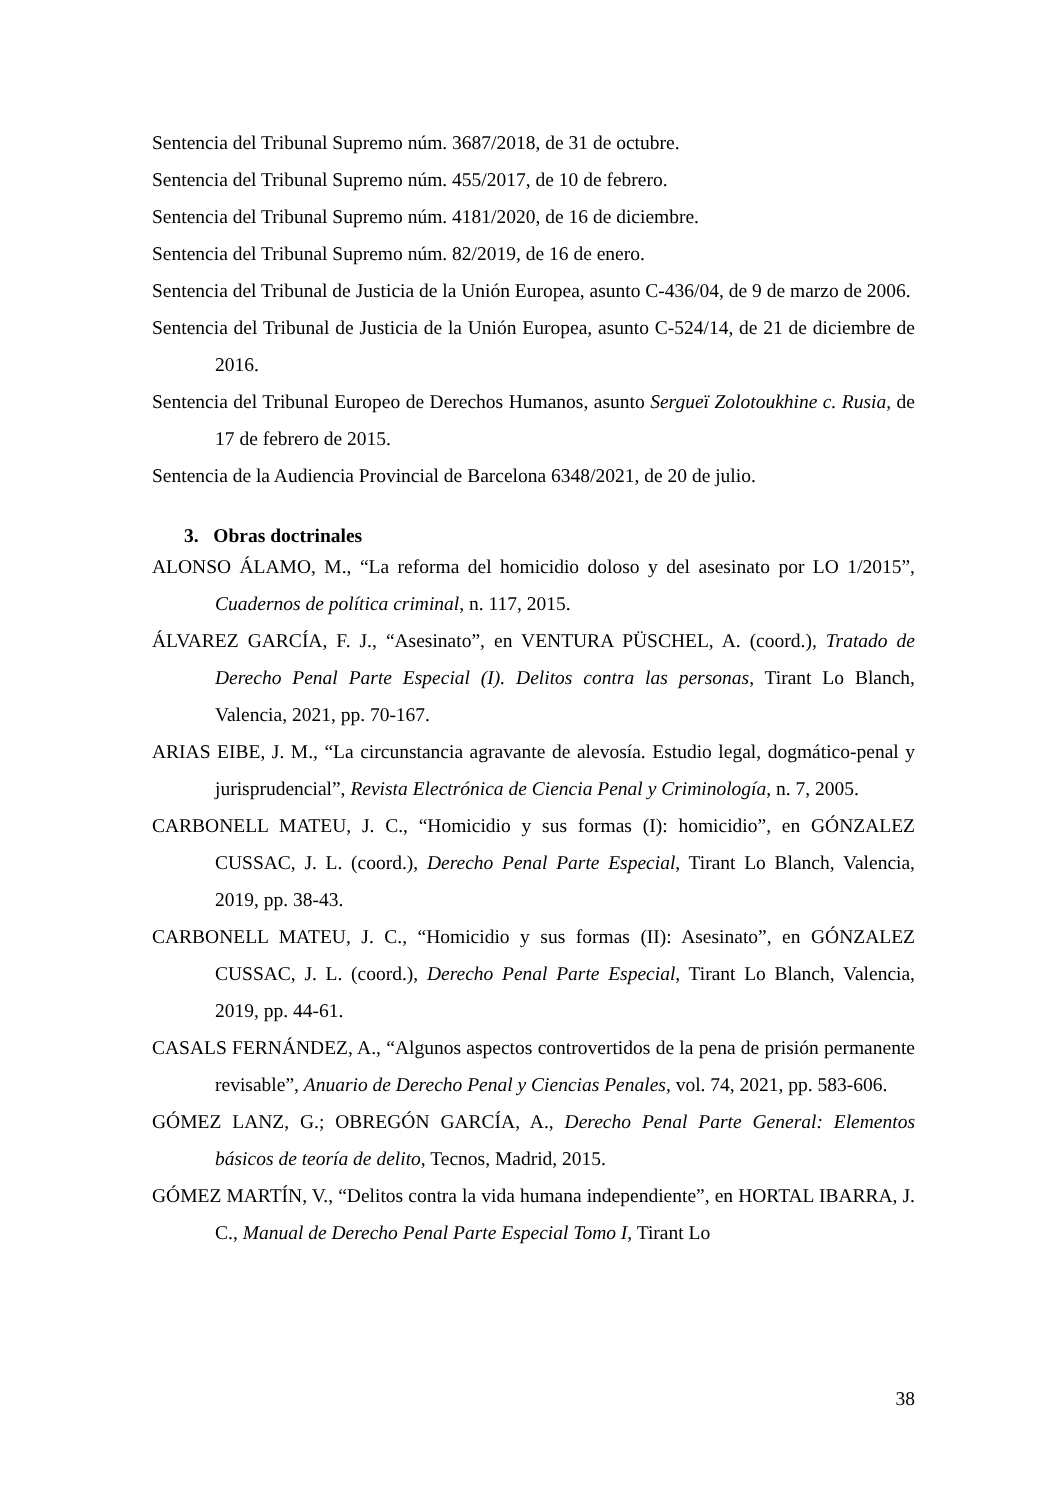Sentencia del Tribunal Supremo núm. 3687/2018, de 31 de octubre.
Sentencia del Tribunal Supremo núm. 455/2017, de 10 de febrero.
Sentencia del Tribunal Supremo núm. 4181/2020, de 16 de diciembre.
Sentencia del Tribunal Supremo núm. 82/2019, de 16 de enero.
Sentencia del Tribunal de Justicia de la Unión Europea, asunto C-436/04, de 9 de marzo de 2006.
Sentencia del Tribunal de Justicia de la Unión Europea, asunto C-524/14, de 21 de diciembre de 2016.
Sentencia del Tribunal Europeo de Derechos Humanos, asunto Sergueï Zolotoukhine c. Rusia, de 17 de febrero de 2015.
Sentencia de la Audiencia Provincial de Barcelona 6348/2021, de 20 de julio.
3. Obras doctrinales
ALONSO ÁLAMO, M., “La reforma del homicidio doloso y del asesinato por LO 1/2015”, Cuadernos de política criminal, n. 117, 2015.
ÁLVAREZ GARCÍA, F. J., “Asesinato”, en VENTURA PÜSCHEL, A. (coord.), Tratado de Derecho Penal Parte Especial (I). Delitos contra las personas, Tirant Lo Blanch, Valencia, 2021, pp. 70-167.
ARIAS EIBE, J. M., “La circunstancia agravante de alevosía. Estudio legal, dogmático-penal y jurisprudencial”, Revista Electrónica de Ciencia Penal y Criminología, n. 7, 2005.
CARBONELL MATEU, J. C., “Homicidio y sus formas (I): homicidio”, en GÓNZALEZ CUSSAC, J. L. (coord.), Derecho Penal Parte Especial, Tirant Lo Blanch, Valencia, 2019, pp. 38-43.
CARBONELL MATEU, J. C., “Homicidio y sus formas (II): Asesinato”, en GÓNZALEZ CUSSAC, J. L. (coord.), Derecho Penal Parte Especial, Tirant Lo Blanch, Valencia, 2019, pp. 44-61.
CASALS FERNÁNDEZ, A., “Algunos aspectos controvertidos de la pena de prisión permanente revisable”, Anuario de Derecho Penal y Ciencias Penales, vol. 74, 2021, pp. 583-606.
GÓMEZ LANZ, G.; OBREGÓN GARCÍA, A., Derecho Penal Parte General: Elementos básicos de teoría de delito, Tecnos, Madrid, 2015.
GÓMEZ MARTÍN, V., “Delitos contra la vida humana independiente”, en HORTAL IBARRA, J. C., Manual de Derecho Penal Parte Especial Tomo I, Tirant Lo
38